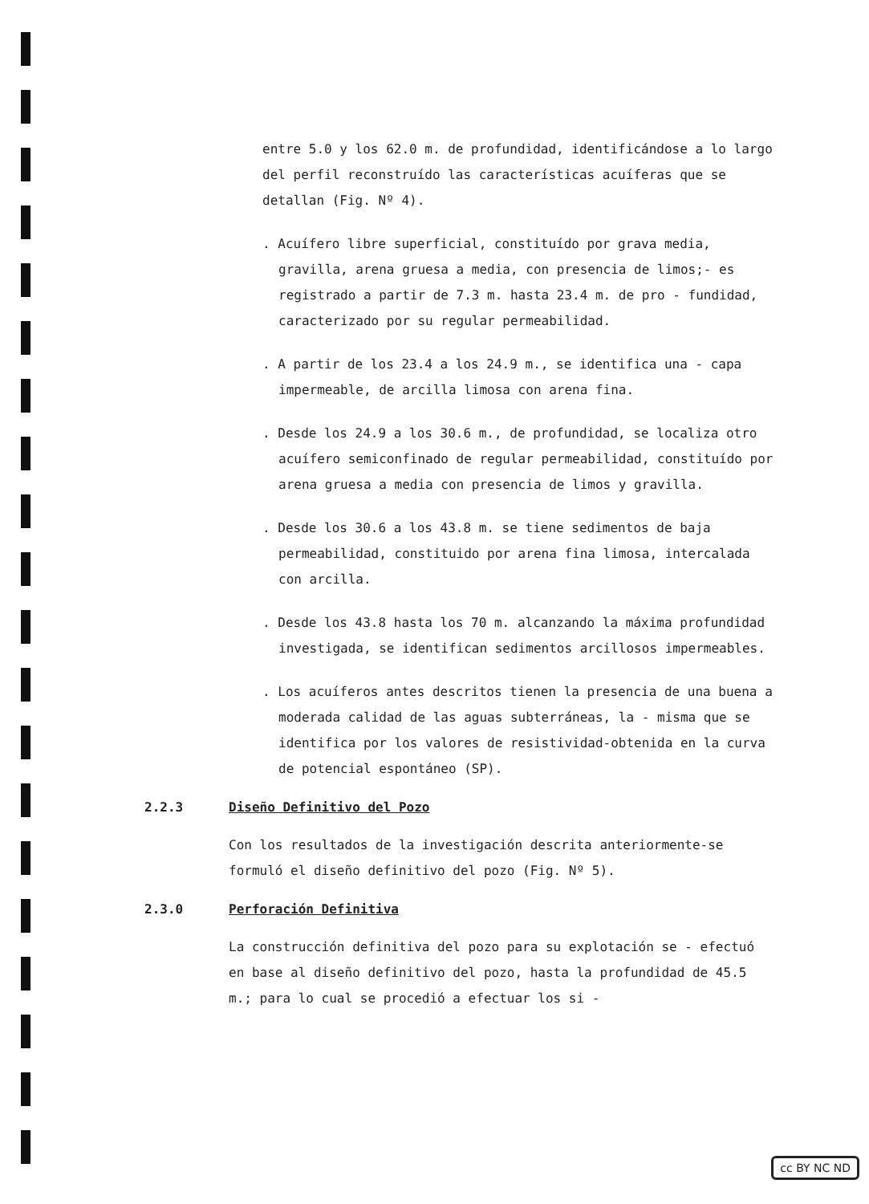entre 5.0 y los 62.0 m. de profundidad, identificándose a lo largo del perfil reconstruído las características acuíferas que se detallan (Fig. Nº 4).
. Acuífero libre superficial, constituído por grava media, gravilla, arena gruesa a media, con presencia de limos;- es registrado a partir de 7.3 m. hasta 23.4 m. de pro - fundidad, caracterizado por su regular permeabilidad.
. A partir de los 23.4 a los 24.9 m., se identifica una - capa impermeable, de arcilla limosa con arena fina.
. Desde los 24.9 a los 30.6 m., de profundidad, se localiza otro acuífero semiconfinado de regular permeabilidad, constituído por arena gruesa a media con presencia de limos y gravilla.
. Desde los 30.6 a los 43.8 m. se tiene sedimentos de baja permeabilidad, constituido por arena fina limosa, intercalada con arcilla.
. Desde los 43.8 hasta los 70 m. alcanzando la máxima profundidad investigada, se identifican sedimentos arcillosos impermeables.
. Los acuíferos antes descritos tienen la presencia de una buena a moderada calidad de las aguas subterráneas, la - misma que se identifica por los valores de resistividad-obtenida en la curva de potencial espontáneo (SP).
2.2.3 Diseño Definitivo del Pozo
Con los resultados de la investigación descrita anteriormente-se formuló el diseño definitivo del pozo (Fig. Nº 5).
2.3.0 Perforación Definitiva
La construcción definitiva del pozo para su explotación se - efectuó en base al diseño definitivo del pozo, hasta la profundidad de 45.5 m.; para lo cual se procedió a efectuar los si -
cc BY NC ND